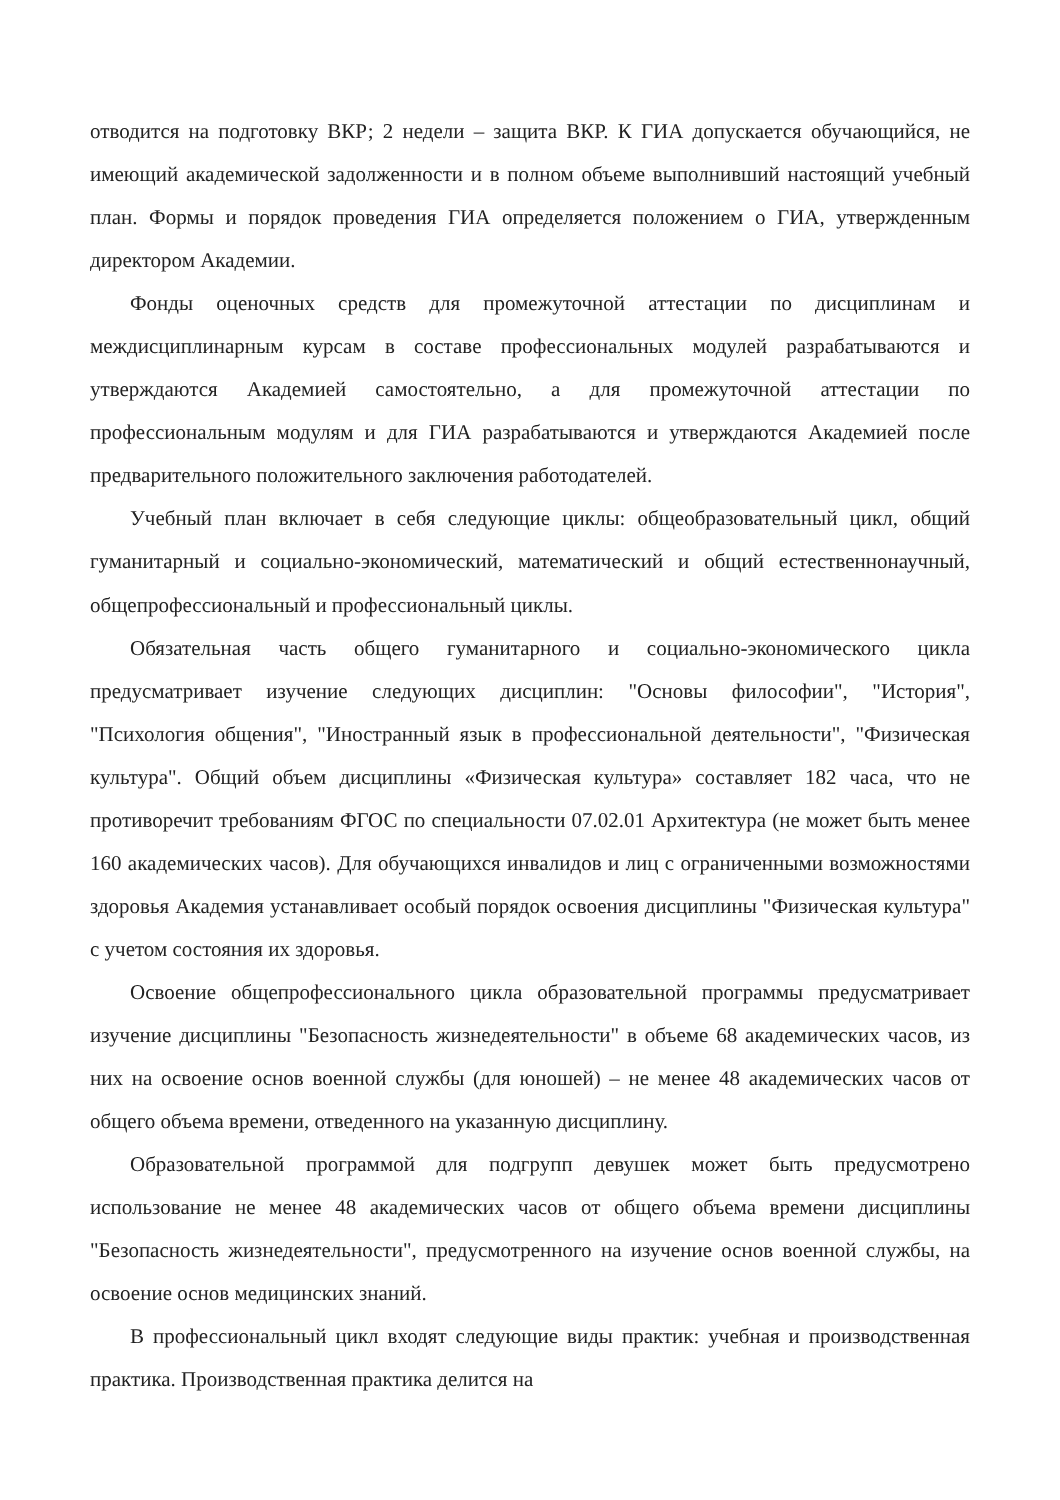отводится на подготовку ВКР; 2 недели – защита ВКР. К ГИА допускается обучающийся, не имеющий академической задолженности и в полном объеме выполнивший настоящий учебный план. Формы и порядок проведения ГИА определяется положением о ГИА, утвержденным директором Академии.
Фонды оценочных средств для промежуточной аттестации по дисциплинам и междисциплинарным курсам в составе профессиональных модулей разрабатываются и утверждаются Академией самостоятельно, а для промежуточной аттестации по профессиональным модулям и для ГИА разрабатываются и утверждаются Академией после предварительного положительного заключения работодателей.
Учебный план включает в себя следующие циклы: общеобразовательный цикл, общий гуманитарный и социально-экономический, математический и общий естественнонаучный, общепрофессиональный и профессиональный циклы.
Обязательная часть общего гуманитарного и социально-экономического цикла предусматривает изучение следующих дисциплин: "Основы философии", "История", "Психология общения", "Иностранный язык в профессиональной деятельности", "Физическая культура". Общий объем дисциплины «Физическая культура» составляет 182 часа, что не противоречит требованиям ФГОС по специальности 07.02.01 Архитектура (не может быть менее 160 академических часов). Для обучающихся инвалидов и лиц с ограниченными возможностями здоровья Академия устанавливает особый порядок освоения дисциплины "Физическая культура" с учетом состояния их здоровья.
Освоение общепрофессионального цикла образовательной программы предусматривает изучение дисциплины "Безопасность жизнедеятельности" в объеме 68 академических часов, из них на освоение основ военной службы (для юношей) – не менее 48 академических часов от общего объема времени, отведенного на указанную дисциплину.
Образовательной программой для подгрупп девушек может быть предусмотрено использование не менее 48 академических часов от общего объема времени дисциплины "Безопасность жизнедеятельности", предусмотренного на изучение основ военной службы, на освоение основ медицинских знаний.
В профессиональный цикл входят следующие виды практик: учебная и производственная практика. Производственная практика делится на